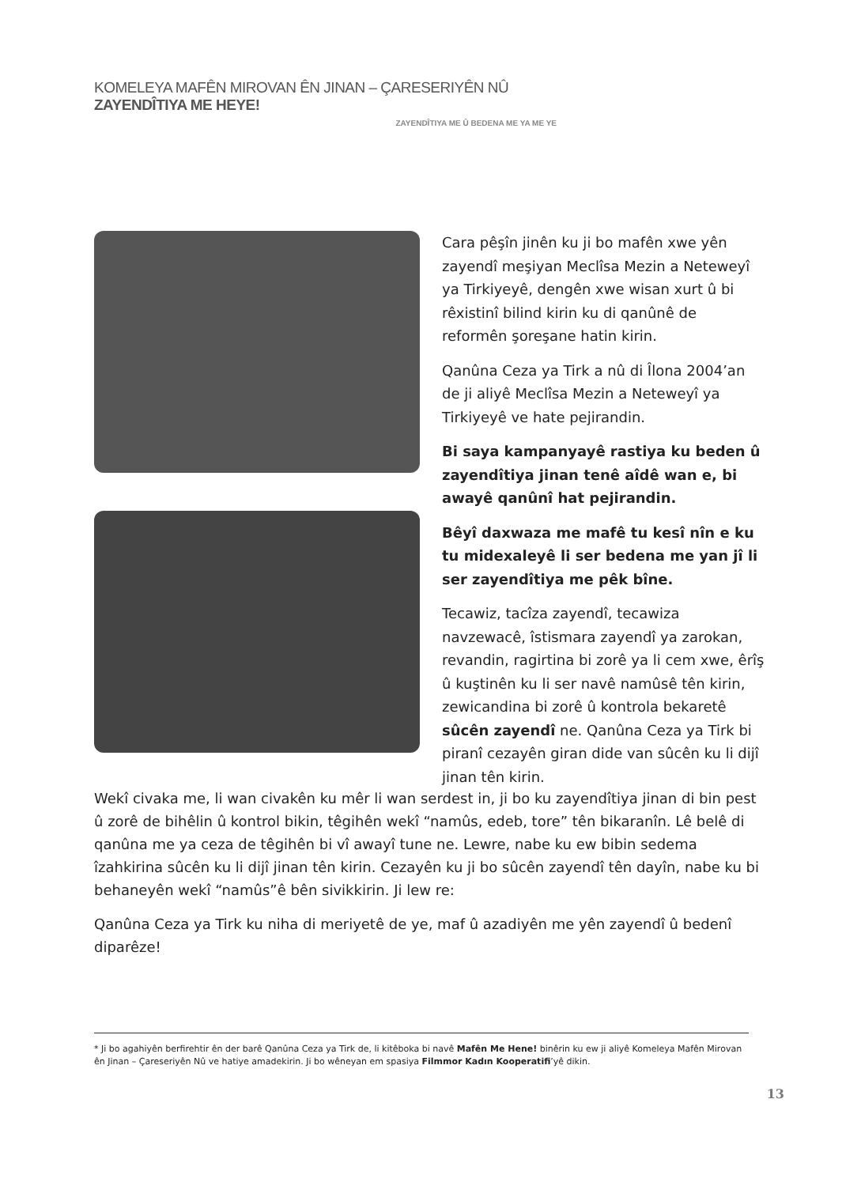KOMELEYA MAFÊN MIROVAN ÊN JINAN – ÇARESERIYÊN NÛ ZAYENDÎTIYA ME HEYE!
ZAYENDÎTIYA ME Û BEDENA ME YA ME YE
Cara pêşîn jinên ku ji bo mafên xwe yên zayendî meşiyan Meclîsa Mezin a Neteweyî ya Tirkiyeyê, dengên xwe wisan xurt û bi rêxistinî bilind kirin ku di qanûnê de reformên şoreşane hatin kirin.
Qanûna Ceza ya Tirk a nû di Îlona 2004’an de ji aliyê Meclîsa Mezin a Neteweyî ya Tirkiyeyê ve hate pejirandin.
Bi saya kampanyayê rastiya ku beden û zayendîtiya jinan tenê aîdê wan e, bi awayê qanûnî hat pejirandin.
Bêyî daxwaza me mafê tu kesî nîn e ku tu midexaleyê li ser bedena me yan jî li ser zayendîtiya me pêk bîne.
Tecawiz, tacîza zayendî, tecawiza navzewacê, îstismara zayendî ya zarokan, revandin, ragirtina bi zorê ya li cem xwe, êrîş û kuştinên ku li ser navê namûsê tên kirin, zewicandina bi zorê û kontrola bekaretê sûcên zayendî ne. Qanûna Ceza ya Tirk bi piranî cezayên giran dide van sûcên ku li dijî jinan tên kirin.
Wekî civaka me, li wan civakên ku mêr li wan serdest in, ji bo ku zayendîtiya jinan di bin pest û zorê de bihêlin û kontrol bikin, têgihên wekî “namûs, edeb, tore” tên bikaranîn. Lê belê di qanûna me ya ceza de têgihên bi vî awayî tune ne. Lewre, nabe ku ew bibin sedema îzahkirina sûcên ku li dijî jinan tên kirin. Cezayên ku ji bo sûcên zayendî tên dayîn, nabe ku bi behaneyên wekî “namûs”ê bên sivikkirin. Ji lew re:
Qanûna Ceza ya Tirk ku niha di meriyetê de ye, maf û azadiyên me yên zayendî û bedenî diparêze!
* Ji bo agahiyên berfirehtir ên der barê Qanûna Ceza ya Tirk de, li kitêboka bi navê Mafên Me Hene! binêrin ku ew ji aliyê Komeleya Mafên Mirovan ên Jinan – Çareseriyên Nû ve hatiye amadekirin. Ji bo wêneyan em spasiya Filmmor Kadın Kooperatifi’yê dikin.
13